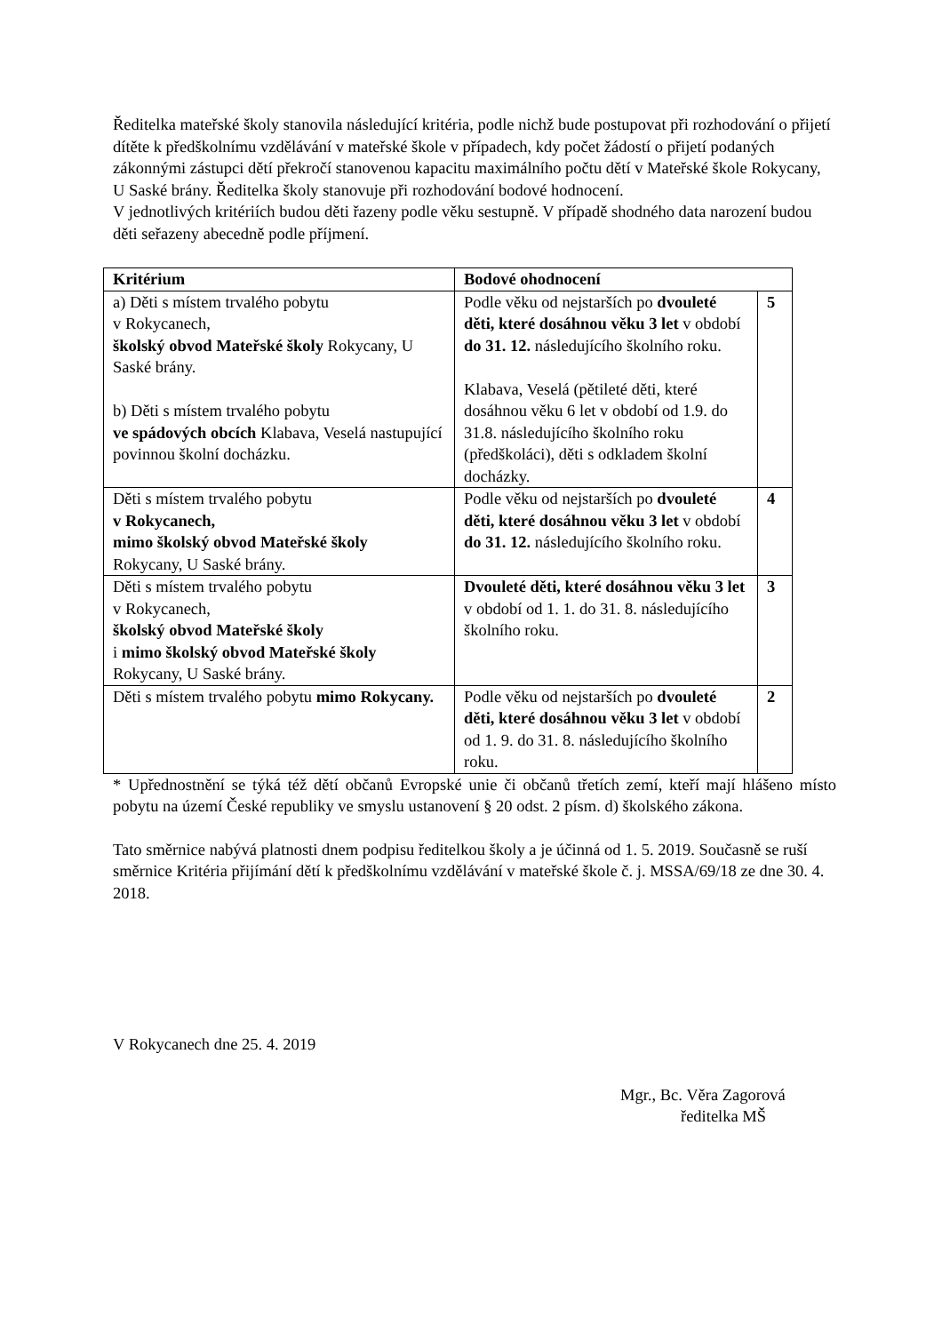Ředitelka mateřské školy stanovila následující kritéria, podle nichž bude postupovat při rozhodování o přijetí dítěte k předškolnímu vzdělávání v mateřské škole v případech, kdy počet žádostí o přijetí podaných zákonnými zástupci dětí překročí stanovenou kapacitu maximálního počtu dětí v Mateřské škole Rokycany, U Saské brány. Ředitelka školy stanovuje při rozhodování bodové hodnocení.
V jednotlivých kritériích budou děti řazeny podle věku sestupně. V případě shodného data narození budou děti seřazeny abecedně podle příjmení.
| Kritérium | Bodové ohodnocení | |
| --- | --- | --- |
| a) Děti s místem trvalého pobytu v Rokycanech, školský obvod Mateřské školy Rokycany, U Saské brány. b) Děti s místem trvalého pobytu ve spádových obcích Klabava, Veselá nastupující povinnou školní docházku. | Podle věku od nejstarších po dvouleté děti, které dosáhnou věku 3 let v období do 31. 12. následujícího školního roku. Klabava, Veselá (pětileté děti, které dosáhnou věku 6 let v období od 1.9. do 31.8. následujícího školního roku (předškoláci), děti s odkladem školní docházky. | 5 |
| Děti s místem trvalého pobytu v Rokycanech, mimo školský obvod Mateřské školy Rokycany, U Saské brány. | Podle věku od nejstarších po dvouleté děti, které dosáhnou věku 3 let v období do 31. 12. následujícího školního roku. | 4 |
| Děti s místem trvalého pobytu v Rokycanech, školský obvod Mateřské školy i mimo školský obvod Mateřské školy Rokycany, U Saské brány. | Dvouleté děti, které dosáhnou věku 3 let v období od 1. 1. do 31. 8. následujícího školního roku. | 3 |
| Děti s místem trvalého pobytu mimo Rokycany. | Podle věku od nejstarších po dvouleté děti, které dosáhnou věku 3 let v období od 1. 9. do 31. 8. následujícího školního roku. | 2 |
* Upřednostnění se týká též dětí občanů Evropské unie či občanů třetích zemí, kteří mají hlášeno místo pobytu na území České republiky ve smyslu ustanovení § 20 odst. 2 písm. d) školského zákona.
Tato směrnice nabývá platnosti dnem podpisu ředitelkou školy a je účinná od 1. 5. 2019. Současně se ruší směrnice Kritéria přijímání dětí k předškolnímu vzdělávání v mateřské škole č. j. MSSA/69/18 ze dne 30. 4. 2018.
V Rokycanech dne 25. 4. 2019
Mgr., Bc. Věra Zagorová
ředitelka MŠ